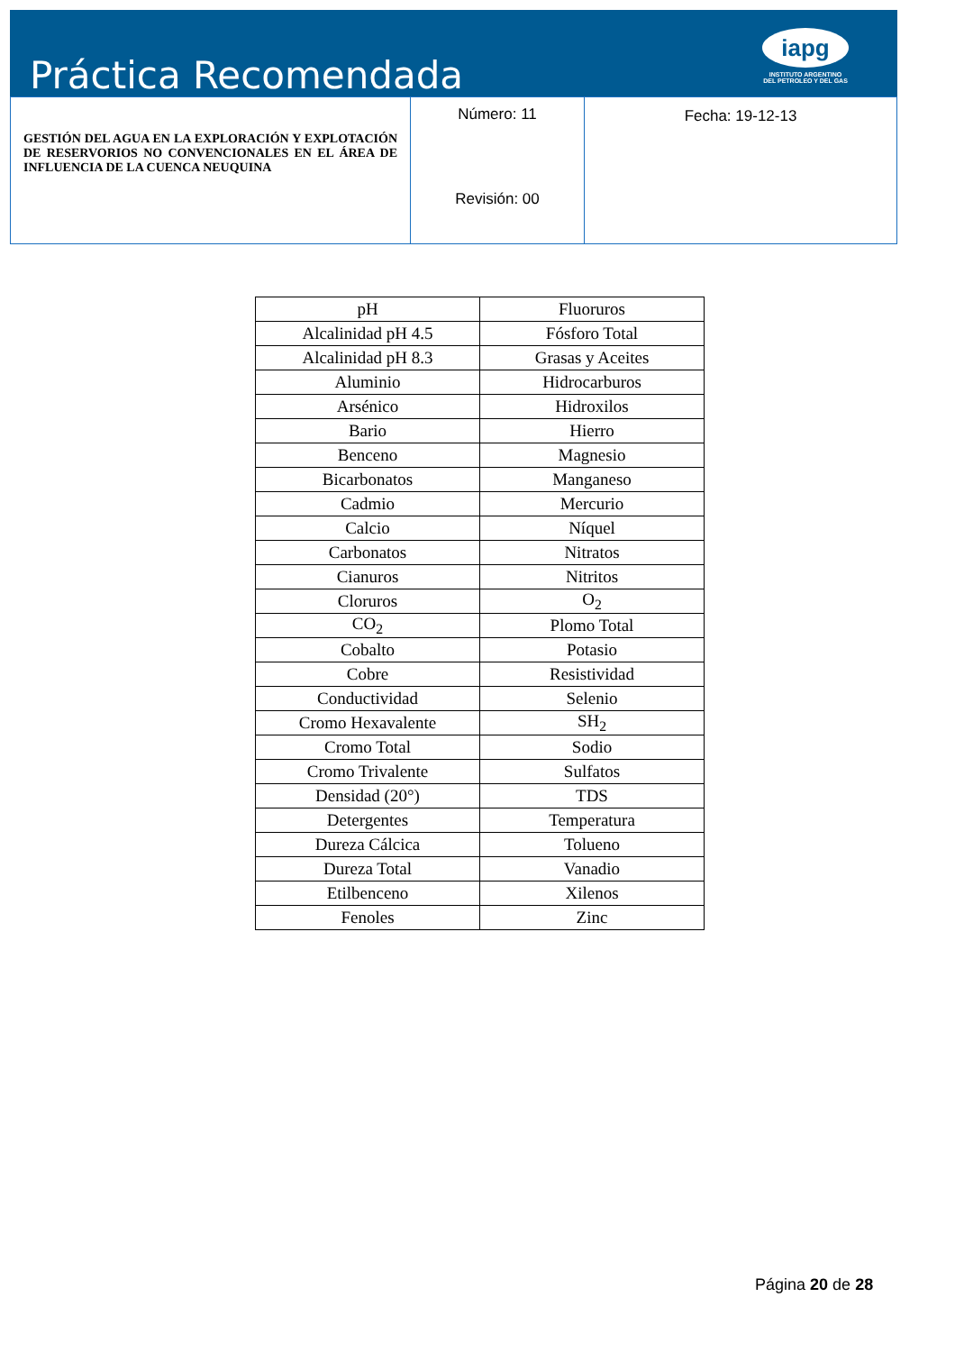Práctica Recomendada
iapg
INSTITUTO ARGENTINO
DEL PETROLEO Y DEL GAS
| GESTIÓN DEL AGUA EN LA EXPLORACIÓN Y EXPLOTACIÓN DE RESERVORIOS NO CONVENCIONALES EN EL ÁREA DE INFLUENCIA DE LA CUENCA NEUQUINA | Número: 11 Revisión: 00 | Fecha: 19-12-13 |
| pH | Fluoruros |
| Alcalinidad pH 4.5 | Fósforo Total |
| Alcalinidad pH 8.3 | Grasas y Aceites |
| Aluminio | Hidrocarburos |
| Arsénico | Hidroxilos |
| Bario | Hierro |
| Benceno | Magnesio |
| Bicarbonatos | Manganeso |
| Cadmio | Mercurio |
| Calcio | Níquel |
| Carbonatos | Nitratos |
| Cianuros | Nitritos |
| Cloruros | O<sub>2</sub> |
| CO<sub>2</sub> | Plomo Total |
| Cobalto | Potasio |
| Cobre | Resistividad |
| Conductividad | Selenio |
| Cromo Hexavalente | SH<sub>2</sub> |
| Cromo Total | Sodio |
| Cromo Trivalente | Sulfatos |
| Densidad (20°) | TDS |
| Detergentes | Temperatura |
| Dureza Cálcica | Tolueno |
| Dureza Total | Vanadio |
| Etilbenceno | Xilenos |
| Fenoles | Zinc |
Página 20 de 28